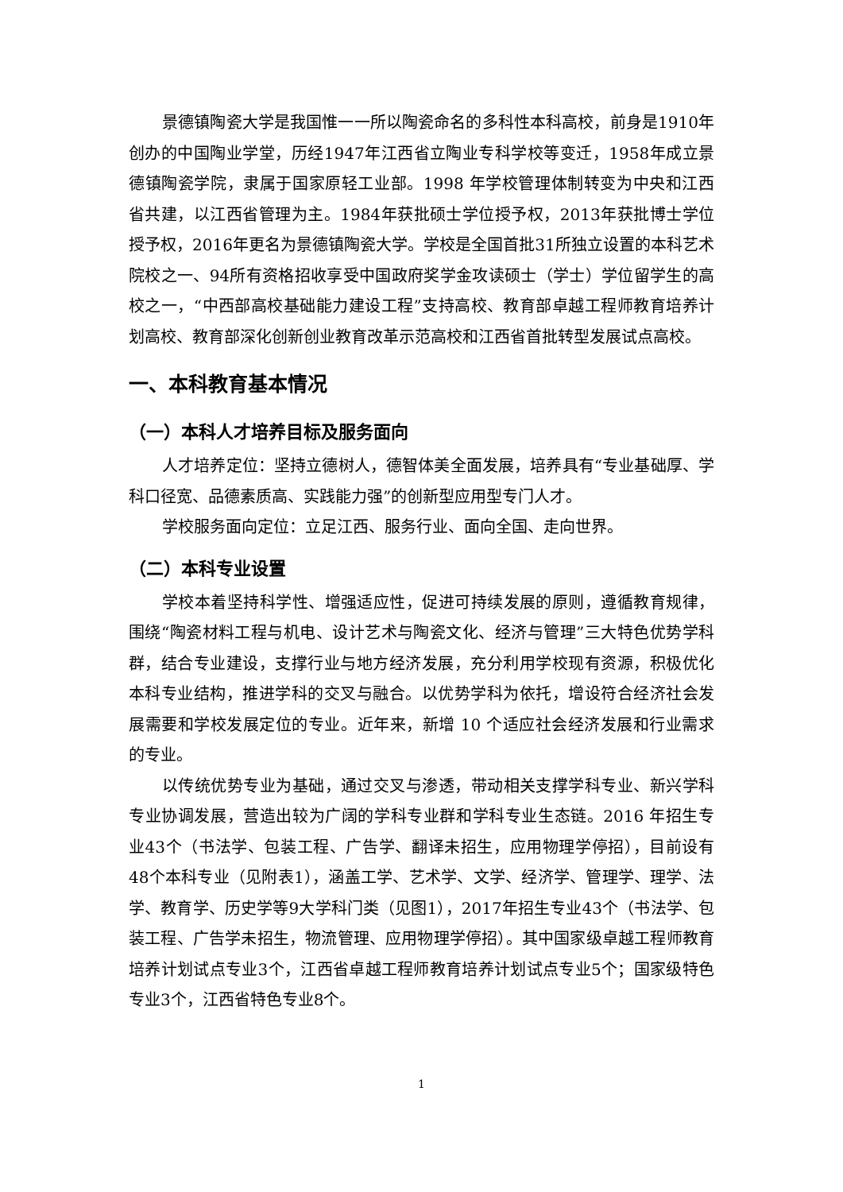景德镇陶瓷大学是我国惟一一所以陶瓷命名的多科性本科高校，前身是1910年创办的中国陶业学堂，历经1947年江西省立陶业专科学校等变迁，1958年成立景德镇陶瓷学院，隶属于国家原轻工业部。1998 年学校管理体制转变为中央和江西省共建，以江西省管理为主。1984年获批硕士学位授予权，2013年获批博士学位授予权，2016年更名为景德镇陶瓷大学。学校是全国首批31所独立设置的本科艺术院校之一、94所有资格招收享受中国政府奖学金攻读硕士（学士）学位留学生的高校之一，“中西部高校基础能力建设工程”支持高校、教育部卓越工程师教育培养计划高校、教育部深化创新创业教育改革示范高校和江西省首批转型发展试点高校。
一、本科教育基本情况
（一）本科人才培养目标及服务面向
人才培养定位：坚持立德树人，德智体美全面发展，培养具有“专业基础厚、学科口径宽、品德素质高、实践能力强”的创新型应用型专门人才。
学校服务面向定位：立足江西、服务行业、面向全国、走向世界。
（二）本科专业设置
学校本着坚持科学性、增强适应性，促进可持续发展的原则，遵循教育规律，围绕“陶瓷材料工程与机电、设计艺术与陶瓷文化、经济与管理”三大特色优势学科群，结合专业建设，支撑行业与地方经济发展，充分利用学校现有资源，积极优化本科专业结构，推进学科的交叉与融合。以优势学科为依托，增设符合经济社会发展需要和学校发展定位的专业。近年来，新增 10 个适应社会经济发展和行业需求的专业。
以传统优势专业为基础，通过交叉与渗透，带动相关支撑学科专业、新兴学科专业协调发展，营造出较为广阔的学科专业群和学科专业生态链。2016 年招生专业43个（书法学、包装工程、广告学、翻译未招生，应用物理学停招），目前设有48个本科专业（见附表1），涵盖工学、艺术学、文学、经济学、管理学、理学、法学、教育学、历史学等9大学科门类（见图1），2017年招生专业43个（书法学、包装工程、广告学未招生，物流管理、应用物理学停招）。其中国家级卓越工程师教育培养计划试点专业3个，江西省卓越工程师教育培养计划试点专业5个；国家级特色专业3个，江西省特色专业8个。
1